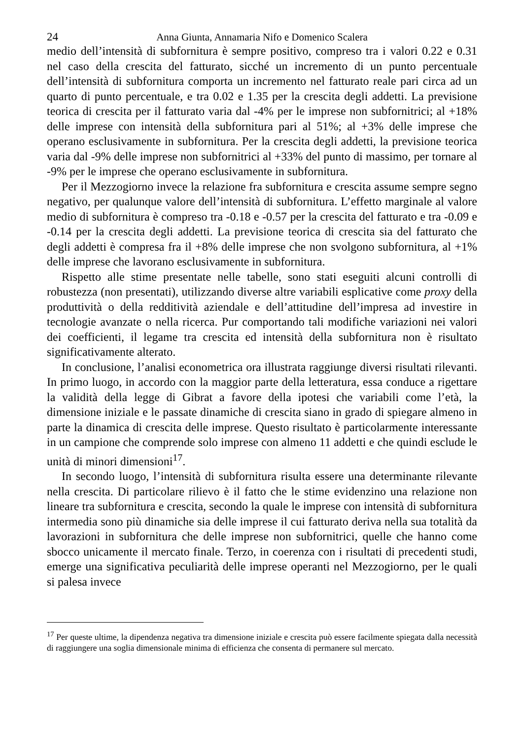24 Anna Giunta, Annamaria Nifo e Domenico Scalera
medio dell’intensità di subfornitura è sempre positivo, compreso tra i valori 0.22 e 0.31 nel caso della crescita del fatturato, sicché un incremento di un punto percentuale dell’intensità di subfornitura comporta un incremento nel fatturato reale pari circa ad un quarto di punto percentuale, e tra 0.02 e 1.35 per la crescita degli addetti. La previsione teorica di crescita per il fatturato varia dal -4% per le imprese non subfornitrici; al +18% delle imprese con intensità della subfornitura pari al 51%; al +3% delle imprese che operano esclusivamente in subfornitura. Per la crescita degli addetti, la previsione teorica varia dal -9% delle imprese non subfornitrici al +33% del punto di massimo, per tornare al -9% per le imprese che operano esclusivamente in subfornitura.
Per il Mezzogiorno invece la relazione fra subfornitura e crescita assume sempre segno negativo, per qualunque valore dell’intensità di subfornitura. L’effetto marginale al valore medio di subfornitura è compreso tra -0.18 e -0.57 per la crescita del fatturato e tra -0.09 e -0.14 per la crescita degli addetti. La previsione teorica di crescita sia del fatturato che degli addetti è compresa fra il +8% delle imprese che non svolgono subfornitura, al +1% delle imprese che lavorano esclusivamente in subfornitura.
Rispetto alle stime presentate nelle tabelle, sono stati eseguiti alcuni controlli di robustezza (non presentati), utilizzando diverse altre variabili esplicative come proxy della produttività o della redditività aziendale e dell’attitudine dell’impresa ad investire in tecnologie avanzate o nella ricerca. Pur comportando tali modifiche variazioni nei valori dei coefficienti, il legame tra crescita ed intensità della subfornitura non è risultato significativamente alterato.
In conclusione, l’analisi econometrica ora illustrata raggiunge diversi risultati rilevanti. In primo luogo, in accordo con la maggior parte della letteratura, essa conduce a rigettare la validità della legge di Gibrat a favore della ipotesi che variabili come l’età, la dimensione iniziale e le passate dinamiche di crescita siano in grado di spiegare almeno in parte la dinamica di crescita delle imprese. Questo risultato è particolarmente interessante in un campione che comprende solo imprese con almeno 11 addetti e che quindi esclude le unità di minori dimensioni<sup>17</sup>.
In secondo luogo, l’intensità di subfornitura risulta essere una determinante rilevante nella crescita. Di particolare rilievo è il fatto che le stime evidenzino una relazione non lineare tra subfornitura e crescita, secondo la quale le imprese con intensità di subfornitura intermedia sono più dinamiche sia delle imprese il cui fatturato deriva nella sua totalità da lavorazioni in subfornitura che delle imprese non subfornitrici, quelle che hanno come sbocco unicamente il mercato finale. Terzo, in coerenza con i risultati di precedenti studi, emerge una significativa peculiarità delle imprese operanti nel Mezzogiorno, per le quali si palesa invece
<sup>17</sup> Per queste ultime, la dipendenza negativa tra dimensione iniziale e crescita può essere facilmente spiegata dalla necessità di raggiungere una soglia dimensionale minima di efficienza che consenta di permanere sul mercato.